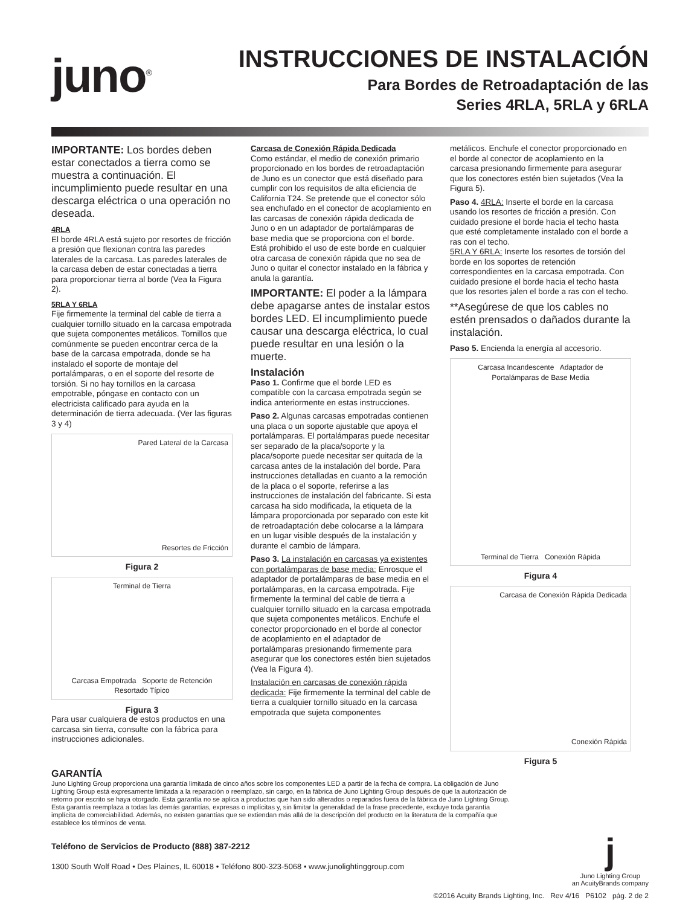juno<sup>®</sup>
INSTRUCCIONES DE INSTALACIÓN
Para Bordes de Retroadaptación de las
Series 4RLA, 5RLA y 6RLA
IMPORTANTE: Los bordes deben estar conectados a tierra como se muestra a continuación. El incumplimiento puede resultar en una descarga eléctrica o una operación no deseada.
4RLA
El borde 4RLA está sujeto por resortes de fricción a presión que flexionan contra las paredes laterales de la carcasa. Las paredes laterales de la carcasa deben de estar conectadas a tierra para proporcionar tierra al borde (Vea la Figura 2).
5RLA Y 6RLA
Fije firmemente la terminal del cable de tierra a cualquier tornillo situado en la carcasa empotrada que sujeta componentes metálicos. Tornillos que comúnmente se pueden encontrar cerca de la base de la carcasa empotrada, donde se ha instalado el soporte de montaje del portalámparas, o en el soporte del resorte de torsión. Si no hay tornillos en la carcasa empotrable, póngase en contacto con un electricista calificado para ayuda en la determinación de tierra adecuada. (Ver las figuras 3 y 4)
Pared Lateral de la Carcasa
Resortes de Fricción
Figura 2
Terminal de Tierra
Carcasa Empotrada Soporte de Retención Resortado Típico
Figura 3
Para usar cualquiera de estos productos en una carcasa sin tierra, consulte con la fábrica para instrucciones adicionales.
Carcasa de Conexión Rápida Dedicada
Como estándar, el medio de conexión primario proporcionado en los bordes de retroadaptación de Juno es un conector que está diseñado para cumplir con los requisitos de alta eficiencia de California T24. Se pretende que el conector sólo sea enchufado en el conector de acoplamiento en las carcasas de conexión rápida dedicada de Juno o en un adaptador de portalámparas de base media que se proporciona con el borde. Está prohibido el uso de este borde en cualquier otra carcasa de conexión rápida que no sea de Juno o quitar el conector instalado en la fábrica y anula la garantía.
IMPORTANTE: El poder a la lámpara debe apagarse antes de instalar estos bordes LED. El incumplimiento puede causar una descarga eléctrica, lo cual puede resultar en una lesión o la muerte.
Instalación
Paso 1. Confirme que el borde LED es compatible con la carcasa empotrada según se indica anteriormente en estas instrucciones.
Paso 2. Algunas carcasas empotradas contienen una placa o un soporte ajustable que apoya el portalámparas. El portalámparas puede necesitar ser separado de la placa/soporte y la placa/soporte puede necesitar ser quitada de la carcasa antes de la instalación del borde. Para instrucciones detalladas en cuanto a la remoción de la placa o el soporte, referirse a las instrucciones de instalación del fabricante. Si esta carcasa ha sido modificada, la etiqueta de la lámpara proporcionada por separado con este kit de retroadaptación debe colocarse a la lámpara en un lugar visible después de la instalación y durante el cambio de lámpara.
Paso 3. La instalación en carcasas ya existentes con portalámparas de base media: Enrosque el adaptador de portalámparas de base media en el portalámparas, en la carcasa empotrada. Fije firmemente la terminal del cable de tierra a cualquier tornillo situado en la carcasa empotrada que sujeta componentes metálicos. Enchufe el conector proporcionado en el borde al conector de acoplamiento en el adaptador de portalámparas presionando firmemente para asegurar que los conectores estén bien sujetados (Vea la Figura 4).
Instalación en carcasas de conexión rápida dedicada: Fije firmemente la terminal del cable de tierra a cualquier tornillo situado en la carcasa empotrada que sujeta componentes
metálicos. Enchufe el conector proporcionado en el borde al conector de acoplamiento en la carcasa presionando firmemente para asegurar que los conectores estén bien sujetados (Vea la Figura 5).
Paso 4. 4RLA: Inserte el borde en la carcasa usando los resortes de fricción a presión. Con cuidado presione el borde hacia el techo hasta que esté completamente instalado con el borde a ras con el techo.
5RLA Y 6RLA: Inserte los resortes de torsión del borde en los soportes de retención correspondientes en la carcasa empotrada. Con cuidado presione el borde hacia el techo hasta que los resortes jalen el borde a ras con el techo.
**Asegúrese de que los cables no estén prensados o dañados durante la instalación.
Paso 5. Encienda la energía al accesorio.
Carcasa Incandescente Adaptador de Portalámparas de Base Media
Terminal de Tierra Conexión Rápida
Figura 4
Carcasa de Conexión Rápida Dedicada
Conexión Rápida
Figura 5
GARANTÍA
Juno Lighting Group proporciona una garantía limitada de cinco años sobre los componentes LED a partir de la fecha de compra. La obligación de Juno Lighting Group está expresamente limitada a la reparación o reemplazo, sin cargo, en la fábrica de Juno Lighting Group después de que la autorización de retorno por escrito se haya otorgado. Esta garantía no se aplica a productos que han sido alterados o reparados fuera de la fábrica de Juno Lighting Group. Esta garantía reemplaza a todas las demás garantías, expresas o implícitas y, sin limitar la generalidad de la frase precedente, excluye toda garantía implícita de comerciabilidad. Además, no existen garantías que se extiendan más allá de la descripción del producto en la literatura de la compañía que establece los términos de venta.
Teléfono de Servicios de Producto (888) 387-2212
1300 South Wolf Road • Des Plaines, IL 60018 • Teléfono 800-323-5068 • www.junolightinggroup.com
j
Juno Lighting Group
an AcuityBrands company
©2016 Acuity Brands Lighting, Inc. Rev 4/16 P6102 pág. 2 de 2